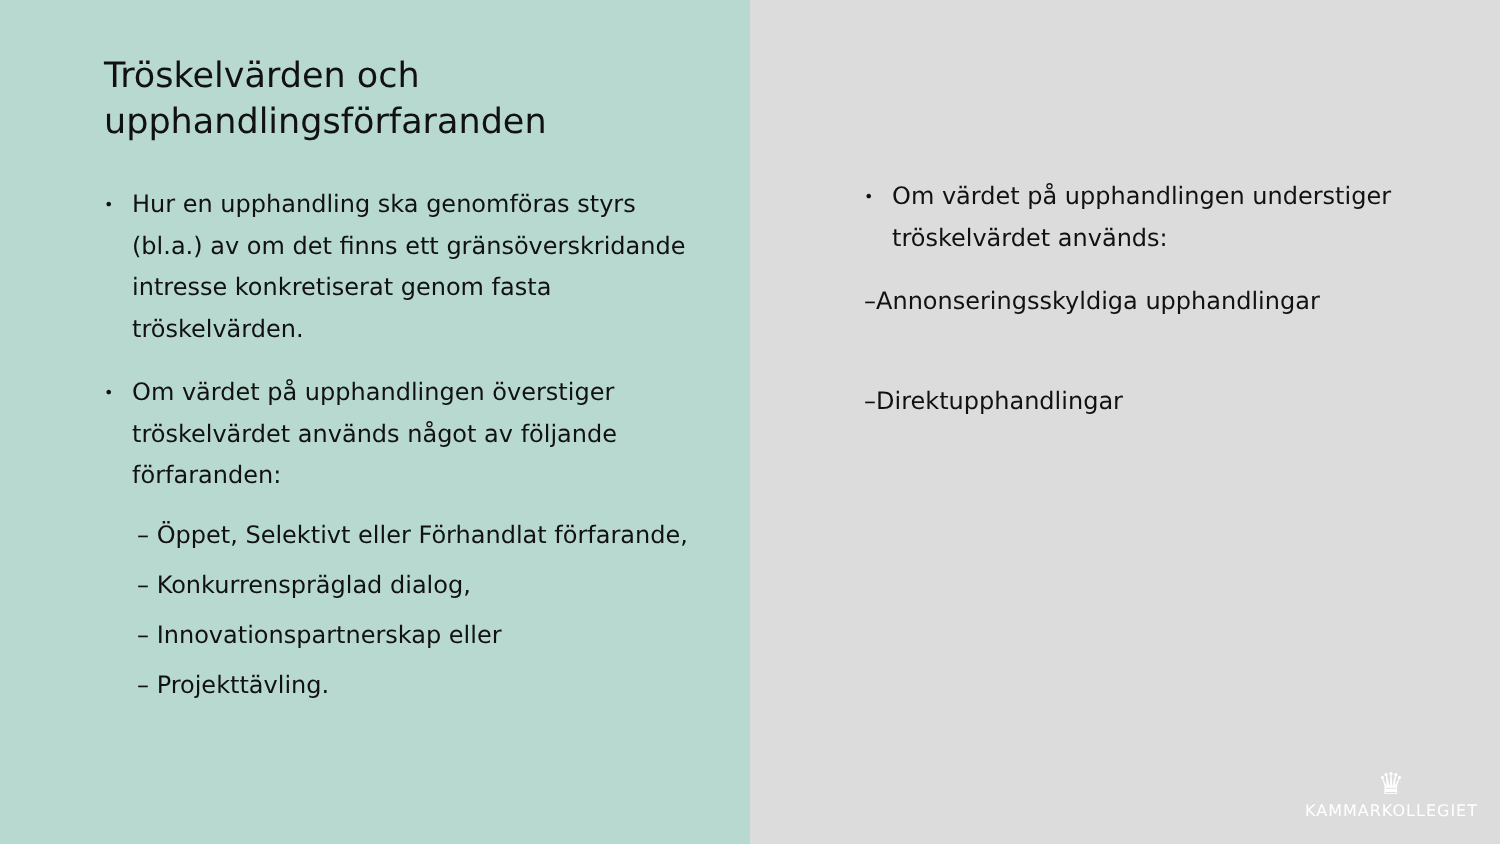Tröskelvärden och
upphandlingsförfaranden
•
Hur en upphandling ska genomföras styrs (bl.a.) av om det finns ett gränsöverskridande intresse konkretiserat genom fasta tröskelvärden.
•
Om värdet på upphandlingen överstiger tröskelvärdet används något av följande förfaranden:
– Öppet, Selektivt eller Förhandlat förfarande,
– Konkurrenspräglad dialog,
– Innovationspartnerskap eller
– Projekttävling.
•
Om värdet på upphandlingen understiger tröskelvärdet används:
–Annonseringsskyldiga upphandlingar
–Direktupphandlingar
♛
KAMMARKOLLEGIET